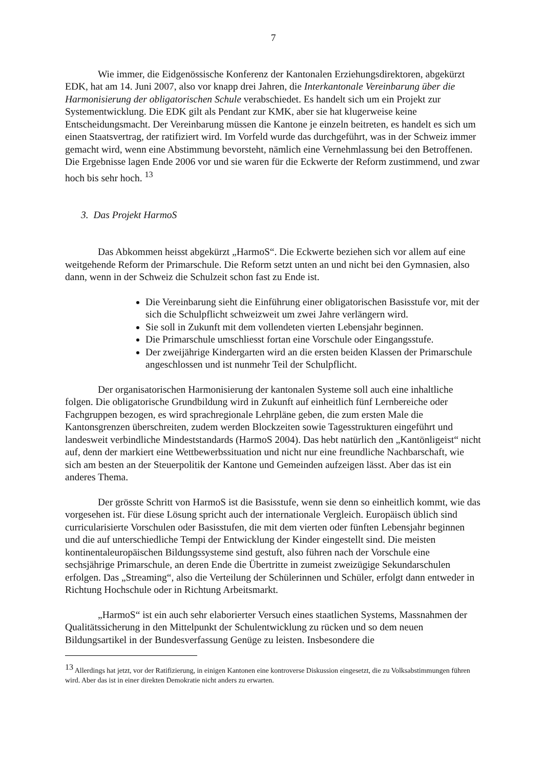7
Wie immer, die Eidgenössische Konferenz der Kantonalen Erziehungsdirektoren, abgekürzt EDK, hat am 14. Juni 2007, also vor knapp drei Jahren, die Interkantonale Vereinbarung über die Harmonisierung der obligatorischen Schule verabschiedet. Es handelt sich um ein Projekt zur Systementwicklung. Die EDK gilt als Pendant zur KMK, aber sie hat klugerweise keine Entscheidungsmacht. Der Vereinbarung müssen die Kantone je einzeln beitreten, es handelt es sich um einen Staatsvertrag, der ratifiziert wird. Im Vorfeld wurde das durchgeführt, was in der Schweiz immer gemacht wird, wenn eine Abstimmung bevorsteht, nämlich eine Vernehmlassung bei den Betroffenen. Die Ergebnisse lagen Ende 2006 vor und sie waren für die Eckwerte der Reform zustimmend, und zwar hoch bis sehr hoch. <sup>13</sup>
3. Das Projekt HarmoS
Das Abkommen heisst abgekürzt „HarmoS“. Die Eckwerte beziehen sich vor allem auf eine weitgehende Reform der Primarschule. Die Reform setzt unten an und nicht bei den Gymnasien, also dann, wenn in der Schweiz die Schulzeit schon fast zu Ende ist.
Die Vereinbarung sieht die Einführung einer obligatorischen Basisstufe vor, mit der sich die Schulpflicht schweizweit um zwei Jahre verlängern wird.
Sie soll in Zukunft mit dem vollendeten vierten Lebensjahr beginnen.
Die Primarschule umschliesst fortan eine Vorschule oder Eingangsstufe.
Der zweijährige Kindergarten wird an die ersten beiden Klassen der Primarschule angeschlossen und ist nunmehr Teil der Schulpflicht.
Der organisatorischen Harmonisierung der kantonalen Systeme soll auch eine inhaltliche folgen. Die obligatorische Grundbildung wird in Zukunft auf einheitlich fünf Lernbereiche oder Fachgruppen bezogen, es wird sprachregionale Lehrpläne geben, die zum ersten Male die Kantonsgrenzen überschreiten, zudem werden Blockzeiten sowie Tagesstrukturen eingeführt und landesweit verbindliche Mindeststandards (HarmoS 2004). Das hebt natürlich den „Kantönligeist“ nicht auf, denn der markiert eine Wettbewerbssituation und nicht nur eine freundliche Nachbarschaft, wie sich am besten an der Steuerpolitik der Kantone und Gemeinden aufzeigen lässt. Aber das ist ein anderes Thema.
Der grösste Schritt von HarmoS ist die Basisstufe, wenn sie denn so einheitlich kommt, wie das vorgesehen ist. Für diese Lösung spricht auch der internationale Vergleich. Europäisch üblich sind curricularisierte Vorschulen oder Basisstufen, die mit dem vierten oder fünften Lebensjahr beginnen und die auf unterschiedliche Tempi der Entwicklung der Kinder eingestellt sind. Die meisten kontinentaleuropäischen Bildungssysteme sind gestuft, also führen nach der Vorschule eine sechsjährige Primarschule, an deren Ende die Übertritte in zumeist zweizügige Sekundarschulen erfolgen. Das „Streaming“, also die Verteilung der Schülerinnen und Schüler, erfolgt dann entweder in Richtung Hochschule oder in Richtung Arbeitsmarkt.
„HarmoS“ ist ein auch sehr elaborierter Versuch eines staatlichen Systems, Massnahmen der Qualitätssicherung in den Mittelpunkt der Schulentwicklung zu rücken und so dem neuen Bildungsartikel in der Bundesverfassung Genüge zu leisten. Insbesondere die
<sup>13</sup> Allerdings hat jetzt, vor der Ratifizierung, in einigen Kantonen eine kontroverse Diskussion eingesetzt, die zu Volksabstimmungen führen wird. Aber das ist in einer direkten Demokratie nicht anders zu erwarten.